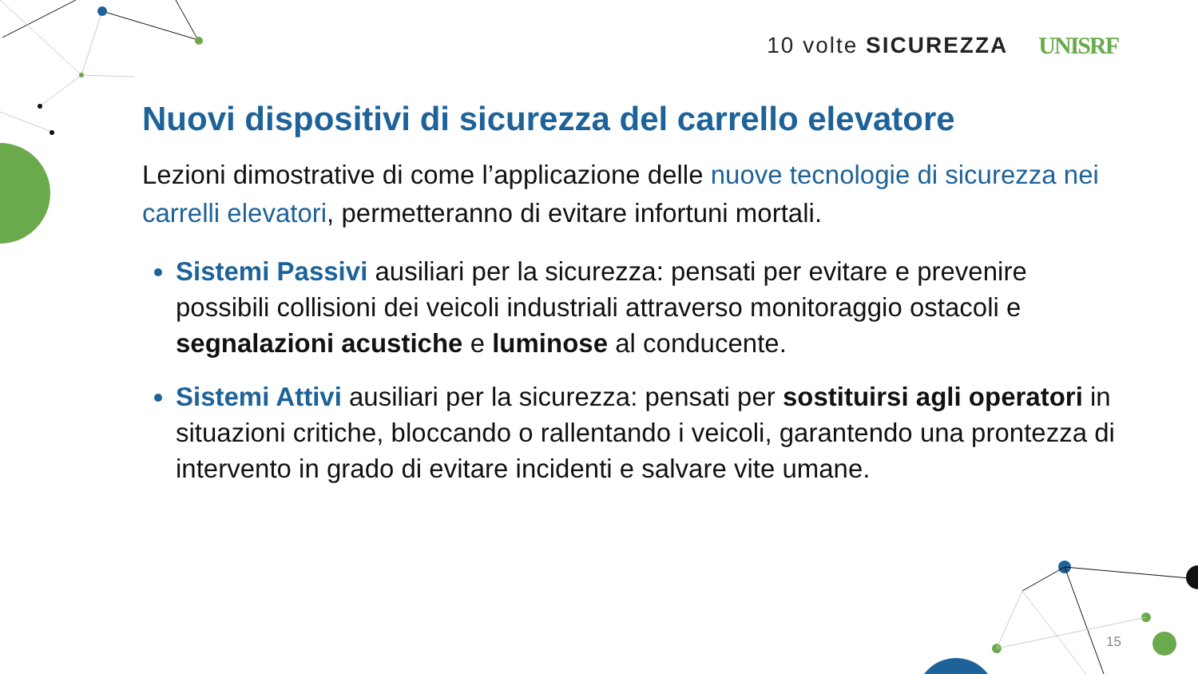10 volte SICUREZZA UNISRF
Nuovi dispositivi di sicurezza del carrello elevatore
Lezioni dimostrative di come l’applicazione delle nuove tecnologie di sicurezza nei carrelli elevatori, permetteranno di evitare infortuni mortali.
Sistemi Passivi ausiliari per la sicurezza: pensati per evitare e prevenire possibili collisioni dei veicoli industriali attraverso monitoraggio ostacoli e segnalazioni acustiche e luminose al conducente.
Sistemi Attivi ausiliari per la sicurezza: pensati per sostituirsi agli operatori in situazioni critiche, bloccando o rallentando i veicoli, garantendo una prontezza di intervento in grado di evitare incidenti e salvare vite umane.
15